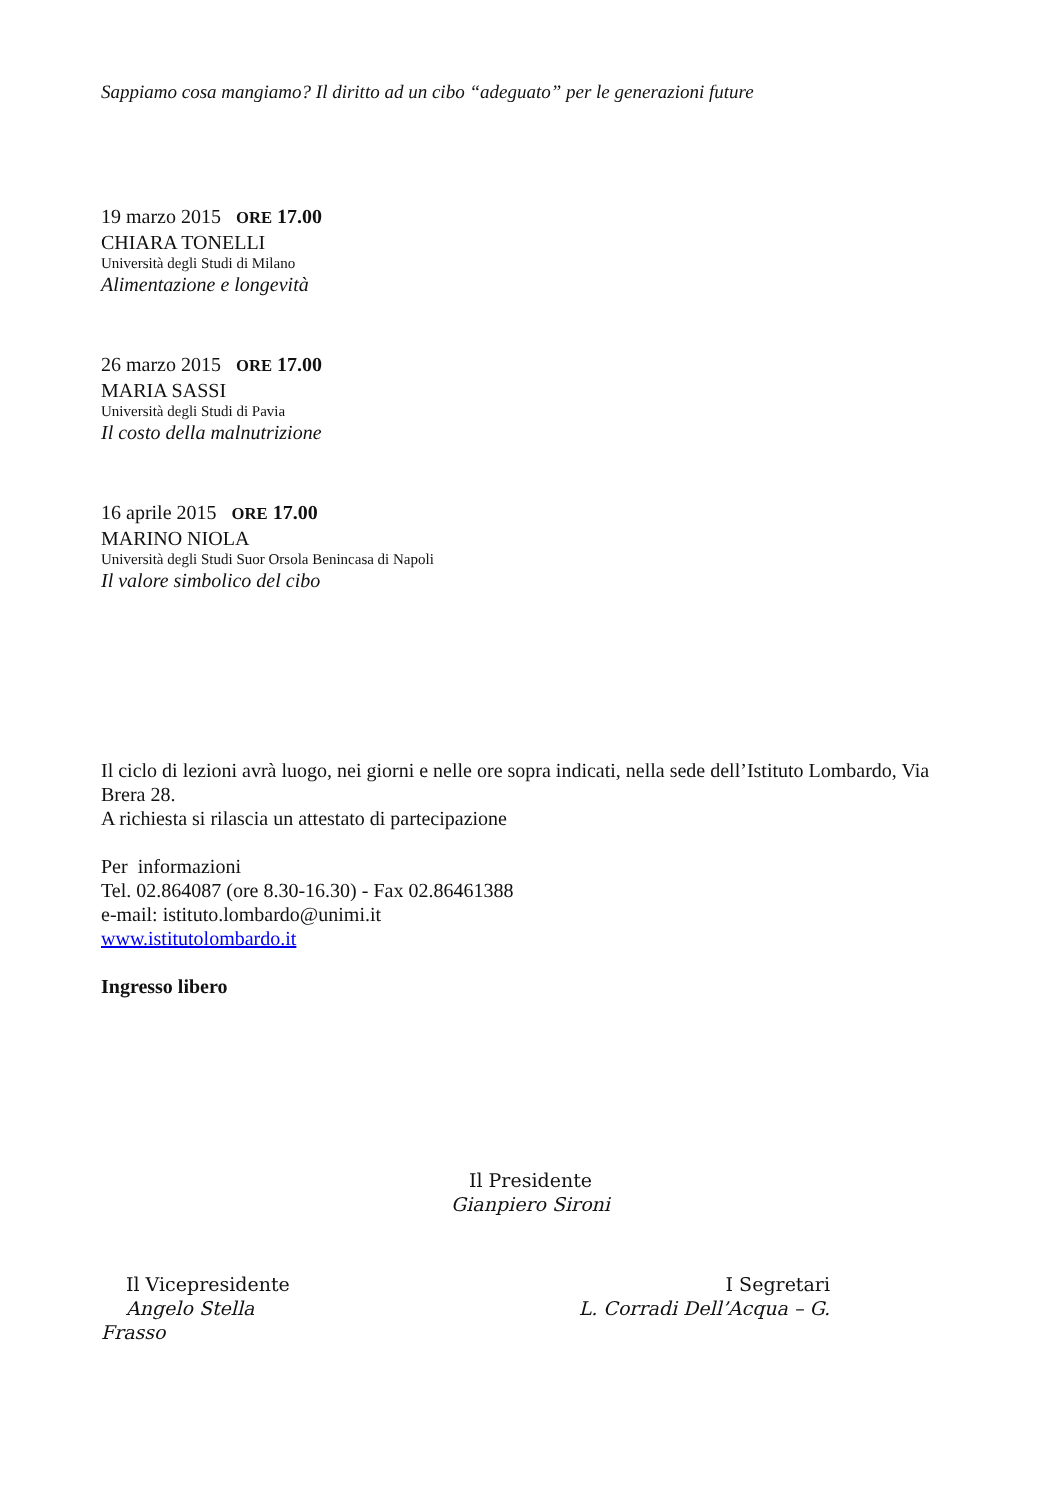Sappiamo cosa mangiamo? Il diritto ad un cibo “adeguato” per le generazioni future
19 marzo 2015 ORE 17.00
CHIARA TONELLI
Università degli Studi di Milano
Alimentazione e longevità
26 marzo 2015 ORE 17.00
MARIA SASSI
Università degli Studi di Pavia
Il costo della malnutrizione
16 aprile 2015 ORE 17.00
MARINO NIOLA
Università degli Studi Suor Orsola Benincasa di Napoli
Il valore simbolico del cibo
Il ciclo di lezioni avrà luogo, nei giorni e nelle ore sopra indicati, nella sede dell’Istituto Lombardo, Via Brera 28.
A richiesta si rilascia un attestato di partecipazione
Per informazioni
Tel. 02.864087 (ore 8.30-16.30) - Fax 02.86461388
e-mail: istituto.lombardo@unimi.it
www.istitutolombardo.it
Ingresso libero
Il Presidente
Gianpiero Sironi
Il Vicepresidente
Angelo Stella
I Segretari
L. Corradi Dell’Acqua – G.
Frasso